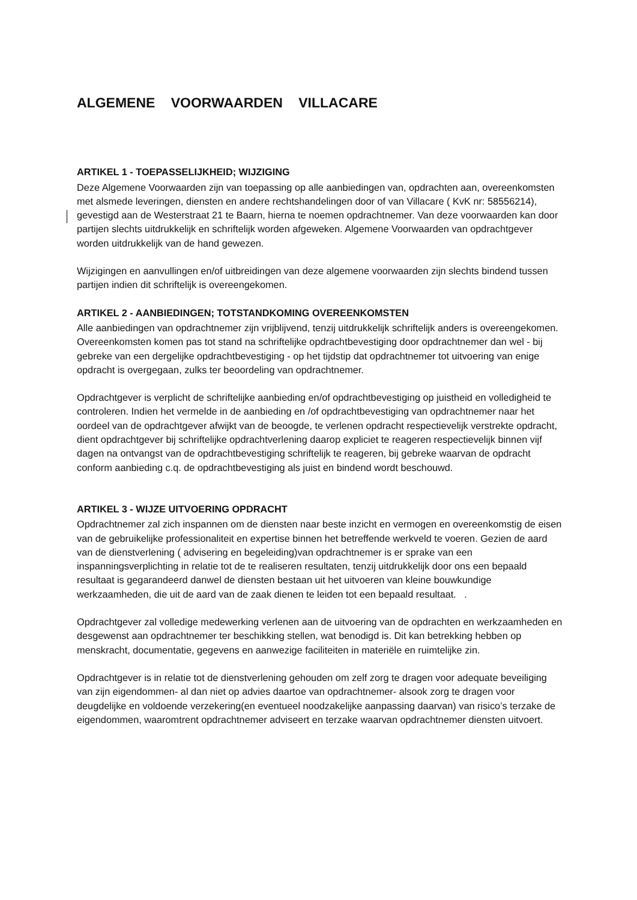ALGEMENE VOORWAARDEN VILLACARE
ARTIKEL 1 - TOEPASSELIJKHEID; WIJZIGING
Deze Algemene Voorwaarden zijn van toepassing op alle aanbiedingen van, opdrachten aan, overeenkomsten met alsmede leveringen, diensten en andere rechtshandelingen door of van Villacare ( KvK nr: 58556214), gevestigd aan de Westerstraat 21 te Baarn, hierna te noemen opdrachtnemer. Van deze voorwaarden kan door partijen slechts uitdrukkelijk en schriftelijk worden afgeweken. Algemene Voorwaarden van opdrachtgever worden uitdrukkelijk van de hand gewezen.
Wijzigingen en aanvullingen en/of uitbreidingen van deze algemene voorwaarden zijn slechts bindend tussen partijen indien dit schriftelijk is overeengekomen.
ARTIKEL 2 - AANBIEDINGEN; TOTSTANDKOMING OVEREENKOMSTEN
Alle aanbiedingen van opdrachtnemer zijn vrijblijvend, tenzij uitdrukkelijk schriftelijk anders is overeengekomen. Overeenkomsten komen pas tot stand na schriftelijke opdrachtbevestiging door opdrachtnemer dan wel - bij gebreke van een dergelijke opdrachtbevestiging - op het tijdstip dat opdrachtnemer tot uitvoering van enige opdracht is overgegaan, zulks ter beoordeling van opdrachtnemer.
Opdrachtgever is verplicht de schriftelijke aanbieding en/of opdrachtbevestiging op juistheid en volledigheid te controleren. Indien het vermelde in de aanbieding en /of opdrachtbevestiging van opdrachtnemer naar het oordeel van de opdrachtgever afwijkt van de beoogde, te verlenen opdracht respectievelijk verstrekte opdracht, dient opdrachtgever bij schriftelijke opdrachtverlening daarop expliciet te reageren respectievelijk binnen vijf dagen na ontvangst van de opdrachtbevestiging schriftelijk te reageren, bij gebreke waarvan de opdracht conform aanbieding c.q. de opdrachtbevestiging als juist en bindend wordt beschouwd.
ARTIKEL 3 - WIJZE UITVOERING OPDRACHT
Opdrachtnemer zal zich inspannen om de diensten naar beste inzicht en vermogen en overeenkomstig de eisen van de gebruikelijke professionaliteit en expertise binnen het betreffende werkveld te voeren. Gezien de aard van de dienstverlening ( advisering en begeleiding)van opdrachtnemer is er sprake van een inspanningsverplichting in relatie tot de te realiseren resultaten, tenzij uitdrukkelijk door ons een bepaald resultaat is gegarandeerd danwel de diensten bestaan uit het uitvoeren van kleine bouwkundige werkzaamheden, die uit de aard van de zaak dienen te leiden tot een bepaald resultaat. .
Opdrachtgever zal volledige medewerking verlenen aan de uitvoering van de opdrachten en werkzaamheden en desgewenst aan opdrachtnemer ter beschikking stellen, wat benodigd is. Dit kan betrekking hebben op menskracht, documentatie, gegevens en aanwezige faciliteiten in materiële en ruimtelijke zin.
Opdrachtgever is in relatie tot de dienstverlening gehouden om zelf zorg te dragen voor adequate beveiliging van zijn eigendommen- al dan niet op advies daartoe van opdrachtnemer- alsook zorg te dragen voor deugdelijke en voldoende verzekering(en eventueel noodzakelijke aanpassing daarvan) van risico’s terzake de eigendommen, waaromtrent opdrachtnemer adviseert en terzake waarvan opdrachtnemer diensten uitvoert.